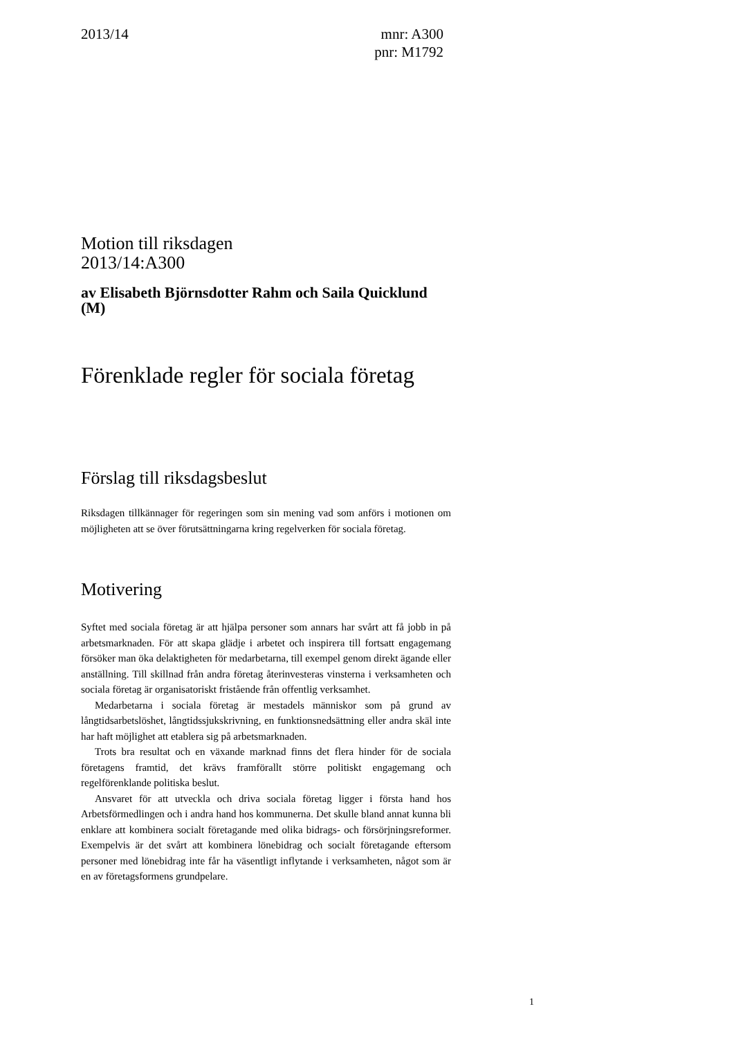2013/14 mnr: A300
pnr: M1792
Motion till riksdagen
2013/14:A300
av Elisabeth Björnsdotter Rahm och Saila Quicklund (M)
Förenklade regler för sociala företag
Förslag till riksdagsbeslut
Riksdagen tillkännager för regeringen som sin mening vad som anförs i motionen om möjligheten att se över förutsättningarna kring regelverken för sociala företag.
Motivering
Syftet med sociala företag är att hjälpa personer som annars har svårt att få jobb in på arbetsmarknaden. För att skapa glädje i arbetet och inspirera till fortsatt engagemang försöker man öka delaktigheten för medarbetarna, till exempel genom direkt ägande eller anställning. Till skillnad från andra företag återinvesteras vinsterna i verksamheten och sociala företag är organisatoriskt fristående från offentlig verksamhet.
Medarbetarna i sociala företag är mestadels människor som på grund av långtidsarbetslöshet, långtidssjukskrivning, en funktionsnedsättning eller andra skäl inte har haft möjlighet att etablera sig på arbetsmarknaden.
Trots bra resultat och en växande marknad finns det flera hinder för de sociala företagens framtid, det krävs framförallt större politiskt engagemang och regelförenklande politiska beslut.
Ansvaret för att utveckla och driva sociala företag ligger i första hand hos Arbetsförmedlingen och i andra hand hos kommunerna. Det skulle bland annat kunna bli enklare att kombinera socialt företagande med olika bidrags- och försörjningsreformer. Exempelvis är det svårt att kombinera lönebidrag och socialt företagande eftersom personer med lönebidrag inte får ha väsentligt inflytande i verksamheten, något som är en av företagsformens grundpelare.
1